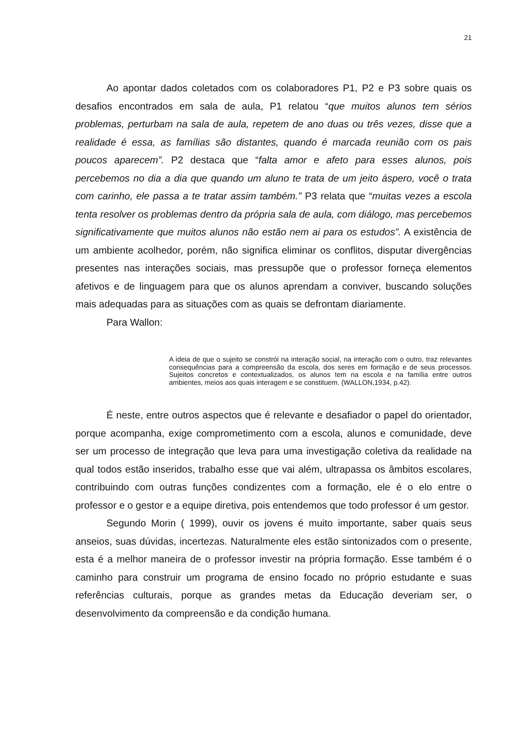21
Ao apontar dados coletados com os colaboradores P1, P2 e P3 sobre quais os desafios encontrados em sala de aula, P1 relatou “que muitos alunos tem sérios problemas, perturbam na sala de aula, repetem de ano duas ou três vezes, disse que a realidade é essa, as famílias são distantes, quando é marcada reunião com os pais poucos aparecem”. P2 destaca que “falta amor e afeto para esses alunos, pois percebemos no dia a dia que quando um aluno te trata de um jeito áspero, você o trata com carinho, ele passa a te tratar assim também.” P3 relata que “muitas vezes a escola tenta resolver os problemas dentro da própria sala de aula, com diálogo, mas percebemos significativamente que muitos alunos não estão nem ai para os estudos”. A existência de um ambiente acolhedor, porém, não significa eliminar os conflitos, disputar divergências presentes nas interações sociais, mas pressupõe que o professor forneça elementos afetivos e de linguagem para que os alunos aprendam a conviver, buscando soluções mais adequadas para as situações com as quais se defrontam diariamente.
Para Wallon:
A ideia de que o sujeito se constrói na interação social, na interação com o outro, traz relevantes consequências para a compreensão da escola, dos seres em formação e de seus processos. Sujeitos concretos e contextualizados, os alunos tem na escola e na família entre outros ambientes, meios aos quais interagem e se constituem. (WALLON,1934, p.42).
É neste, entre outros aspectos que é relevante e desafiador o papel do orientador, porque acompanha, exige comprometimento com a escola, alunos e comunidade, deve ser um processo de integração que leva para uma investigação coletiva da realidade na qual todos estão inseridos, trabalho esse que vai além, ultrapassa os âmbitos escolares, contribuindo com outras funções condizentes com a formação, ele é o elo entre o professor e o gestor e a equipe diretiva, pois entendemos que todo professor é um gestor.
Segundo Morin ( 1999), ouvir os jovens é muito importante, saber quais seus anseios, suas dúvidas, incertezas. Naturalmente eles estão sintonizados com o presente, esta é a melhor maneira de o professor investir na própria formação. Esse também é o caminho para construir um programa de ensino focado no próprio estudante e suas referências culturais, porque as grandes metas da Educação deveriam ser, o desenvolvimento da compreensão e da condição humana.